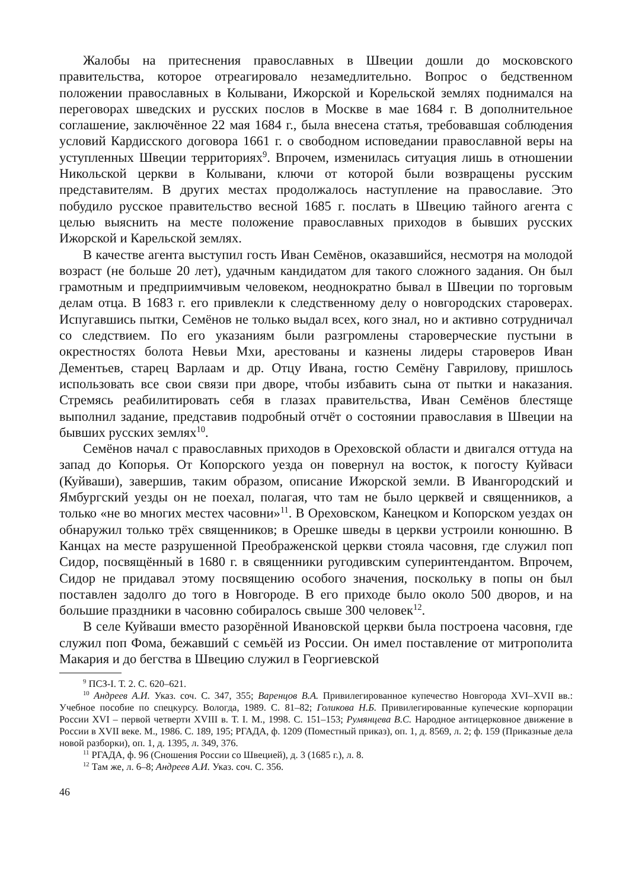Жалобы на притеснения православных в Швеции дошли до московского правительства, которое отреагировало незамедлительно. Вопрос о бедственном положении православных в Колывани, Ижорской и Корельской землях поднимался на переговорах шведских и русских послов в Москве в мае 1684 г. В дополнительное соглашение, заключённое 22 мая 1684 г., была внесена статья, требовавшая соблюдения условий Кардисского договора 1661 г. о свободном исповедании православной веры на уступленных Швеции территориях<sup>9</sup>. Впрочем, изменилась ситуация лишь в отношении Никольской церкви в Колывани, ключи от которой были возвращены русским представителям. В других местах продолжалось наступление на православие. Это побудило русское правительство весной 1685 г. послать в Швецию тайного агента с целью выяснить на месте положение православных приходов в бывших русских Ижорской и Карельской землях.
В качестве агента выступил гость Иван Семёнов, оказавшийся, несмотря на молодой возраст (не больше 20 лет), удачным кандидатом для такого сложного задания. Он был грамотным и предприимчивым человеком, неоднократно бывал в Швеции по торговым делам отца. В 1683 г. его привлекли к следственному делу о новгородских староверах. Испугавшись пытки, Семёнов не только выдал всех, кого знал, но и активно сотрудничал со следствием. По его указаниям были разгромлены староверческие пустыни в окрестностях болота Невьи Мхи, арестованы и казнены лидеры староверов Иван Дементьев, старец Варлаам и др. Отцу Ивана, гостю Семёну Гаврилову, пришлось использовать все свои связи при дворе, чтобы избавить сына от пытки и наказания. Стремясь реабилитировать себя в глазах правительства, Иван Семёнов блестяще выполнил задание, представив подробный отчёт о состоянии православия в Швеции на бывших русских землях<sup>10</sup>.
Семёнов начал с православных приходов в Ореховской области и двигался оттуда на запад до Копорья. От Копорского уезда он повернул на восток, к погосту Куйваси (Куйваши), завершив, таким образом, описание Ижорской земли. В Ивангородский и Ямбургский уезды он не поехал, полагая, что там не было церквей и священников, а только «не во многих местех часовни»<sup>11</sup>. В Ореховском, Канецком и Копорском уездах он обнаружил только трёх священников; в Орешке шведы в церкви устроили конюшню. В Канцах на месте разрушенной Преображенской церкви стояла часовня, где служил поп Сидор, посвящённый в 1680 г. в священники ругодивским суперинтендантом. Впрочем, Сидор не придавал этому посвящению особого значения, поскольку в попы он был поставлен задолго до того в Новгороде. В его приходе было около 500 дворов, и на большие праздники в часовню собиралось свыше 300 человек<sup>12</sup>.
В селе Куйваши вместо разорённой Ивановской церкви была построена часовня, где служил поп Фома, бежавший с семьёй из России. Он имел поставление от митрополита Макария и до бегства в Швецию служил в Георгиевской
<sup>9</sup> ПСЗ-I. Т. 2. С. 620–621.
<sup>10</sup> Андреев А.И. Указ. соч. С. 347, 355; Варенцов В.А. Привилегированное купечество Новгорода XVI–XVII вв.: Учебное пособие по спецкурсу. Вологда, 1989. С. 81–82; Голикова Н.Б. Привилегированные купеческие корпорации России XVI – первой четверти XVIII в. Т. I. М., 1998. С. 151–153; Румянцева В.С. Народное антицерковное движение в России в XVII веке. М., 1986. С. 189, 195; РГАДА, ф. 1209 (Поместный приказ), оп. 1, д. 8569, л. 2; ф. 159 (Приказные дела новой разборки), оп. 1, д. 1395, л. 349, 376.
<sup>11</sup> РГАДА, ф. 96 (Сношения России со Швецией), д. 3 (1685 г.), л. 8.
<sup>12</sup> Там же, л. 6–8; Андреев А.И. Указ. соч. С. 356.
46